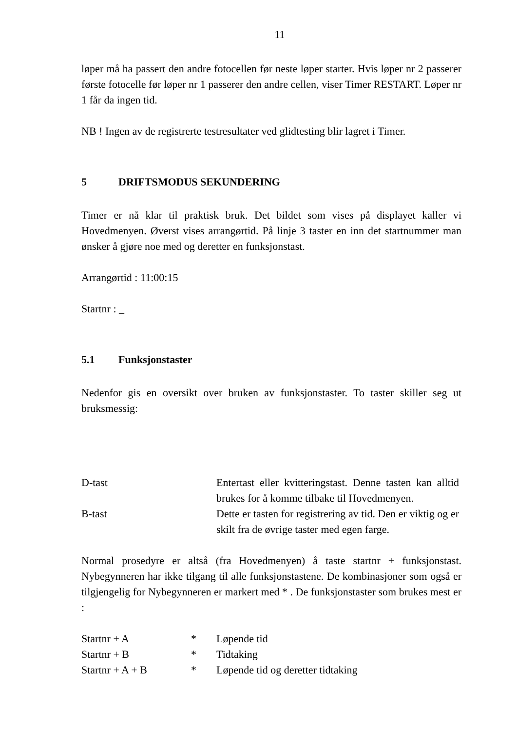11
løper må ha passert den andre fotocellen før neste løper starter. Hvis løper nr 2 passerer første fotocelle før løper nr 1 passerer den andre cellen, viser Timer RESTART. Løper nr 1 får da ingen tid.
NB ! Ingen av de registrerte testresultater ved glidtesting blir lagret i Timer.
5 DRIFTSMODUS SEKUNDERING
Timer er nå klar til praktisk bruk. Det bildet som vises på displayet kaller vi Hovedmenyen. Øverst vises arrangørtid. På linje 3 taster en inn det startnummer man ønsker å gjøre noe med og deretter en funksjonstast.
Arrangørtid : 11:00:15
Startnr : _
5.1 Funksjonstaster
Nedenfor gis en oversikt over bruken av funksjonstaster. To taster skiller seg ut bruksmessig:
| D-tast | Entertast eller kvitteringstast. Denne tasten kan alltid brukes for å komme tilbake til Hovedmenyen. |
| B-tast | Dette er tasten for registrering av tid. Den er viktig og er skilt fra de øvrige taster med egen farge. |
Normal prosedyre er altså (fra Hovedmenyen) å taste startnr + funksjonstast. Nybegynneren har ikke tilgang til alle funksjonstastene. De kombinasjoner som også er tilgjengelig for Nybegynneren er markert med * . De funksjonstaster som brukes mest er :
| Startnr + A | * | Løpende tid |
| Startnr + B | * | Tidtaking |
| Startnr + A + B | * | Løpende tid og deretter tidtaking |